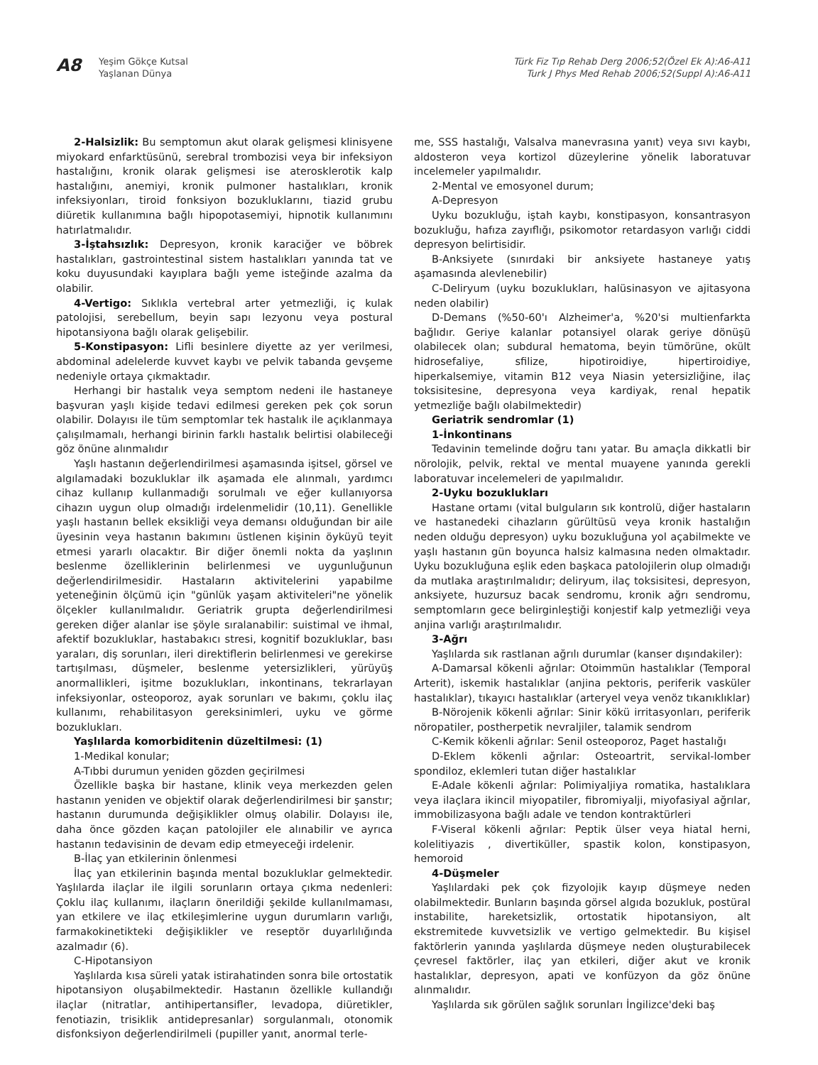A8
Yeşim Gökçe Kutsal
Yaşlanan Dünya
Türk Fiz Tıp Rehab Derg 2006;52(Özel Ek A):A6-A11
Turk J Phys Med Rehab 2006;52(Suppl A):A6-A11
2-Halsizlik: Bu semptomun akut olarak gelişmesi klinisyene miyokard enfarktüsünü, serebral trombozisi veya bir infeksiyon hastalığını, kronik olarak gelişmesi ise aterosklerotik kalp hastalığını, anemiyi, kronik pulmoner hastalıkları, kronik infeksiyonları, tiroid fonksiyon bozukluklarını, tiazid grubu diüretik kullanımına bağlı hipopotasemiyi, hipnotik kullanımını hatırlatmalıdır.
3-İştahsızlık: Depresyon, kronik karaciğer ve böbrek hastalıkları, gastrointestinal sistem hastalıkları yanında tat ve koku duyusundaki kayıplara bağlı yeme isteğinde azalma da olabilir.
4-Vertigo: Sıklıkla vertebral arter yetmezliği, iç kulak patolojisi, serebellum, beyin sapı lezyonu veya postural hipotansiyona bağlı olarak gelişebilir.
5-Konstipasyon: Lifli besinlere diyette az yer verilmesi, abdominal adelelerde kuvvet kaybı ve pelvik tabanda gevşeme nedeniyle ortaya çıkmaktadır.
Herhangi bir hastalık veya semptom nedeni ile hastaneye başvuran yaşlı kişide tedavi edilmesi gereken pek çok sorun olabilir. Dolayısı ile tüm semptomlar tek hastalık ile açıklanmaya çalışılmamalı, herhangi birinin farklı hastalık belirtisi olabileceği göz önüne alınmalıdır
Yaşlı hastanın değerlendirilmesi aşamasında işitsel, görsel ve algılamadaki bozukluklar ilk aşamada ele alınmalı, yardımcı cihaz kullanıp kullanmadığı sorulmalı ve eğer kullanıyorsa cihazın uygun olup olmadığı irdelenmelidir (10,11). Genellikle yaşlı hastanın bellek eksikliği veya demansı olduğundan bir aile üyesinin veya hastanın bakımını üstlenen kişinin öyküyü teyit etmesi yararlı olacaktır. Bir diğer önemli nokta da yaşlının beslenme özelliklerinin belirlenmesi ve uygunluğunun değerlendirilmesidir. Hastaların aktivitelerini yapabilme yeteneğinin ölçümü için "günlük yaşam aktiviteleri"ne yönelik ölçekler kullanılmalıdır. Geriatrik grupta değerlendirilmesi gereken diğer alanlar ise şöyle sıralanabilir: suistimal ve ihmal, afektif bozukluklar, hastabakıcı stresi, kognitif bozukluklar, bası yaraları, diş sorunları, ileri direktiflerin belirlenmesi ve gerekirse tartışılması, düşmeler, beslenme yetersizlikleri, yürüyüş anormallikleri, işitme bozuklukları, inkontinans, tekrarlayan infeksiyonlar, osteoporoz, ayak sorunları ve bakımı, çoklu ilaç kullanımı, rehabilitasyon gereksinimleri, uyku ve görme bozuklukları.
Yaşlılarda komorbiditenin düzeltilmesi: (1)
1-Medikal konular;
A-Tıbbi durumun yeniden gözden geçirilmesi
Özellikle başka bir hastane, klinik veya merkezden gelen hastanın yeniden ve objektif olarak değerlendirilmesi bir şanstır; hastanın durumunda değişiklikler olmuş olabilir. Dolayısı ile, daha önce gözden kaçan patolojiler ele alınabilir ve ayrıca hastanın tedavisinin de devam edip etmeyeceği irdelenir.
B-İlaç yan etkilerinin önlenmesi
İlaç yan etkilerinin başında mental bozukluklar gelmektedir. Yaşlılarda ilaçlar ile ilgili sorunların ortaya çıkma nedenleri: Çoklu ilaç kullanımı, ilaçların önerildiği şekilde kullanılmaması, yan etkilere ve ilaç etkileşimlerine uygun durumların varlığı, farmakokinetikteki değişiklikler ve reseptör duyarlılığında azalmadır (6).
C-Hipotansiyon
Yaşlılarda kısa süreli yatak istirahatinden sonra bile ortostatik hipotansiyon oluşabilmektedir. Hastanın özellikle kullandığı ilaçlar (nitratlar, antihipertansifler, levadopa, diüretikler, fenotiazin, trisiklik antidepresanlar) sorgulanmalı, otonomik disfonksiyon değerlendirilmeli (pupiller yanıt, anormal terle-
me, SSS hastalığı, Valsalva manevrasına yanıt) veya sıvı kaybı, aldosteron veya kortizol düzeylerine yönelik laboratuvar incelemeler yapılmalıdır.
2-Mental ve emosyonel durum;
A-Depresyon
Uyku bozukluğu, iştah kaybı, konstipasyon, konsantrasyon bozukluğu, hafıza zayıflığı, psikomotor retardasyon varlığı ciddi depresyon belirtisidir.
B-Anksiyete (sınırdaki bir anksiyete hastaneye yatış aşamasında alevlenebilir)
C-Deliryum (uyku bozuklukları, halüsinasyon ve ajitasyona neden olabilir)
D-Demans (%50-60'ı Alzheimer'a, %20'si multienfarkta bağlıdır. Geriye kalanlar potansiyel olarak geriye dönüşü olabilecek olan; subdural hematoma, beyin tümörüne, okült hidrosefaliye, sfilize, hipotiroidiye, hipertiroidiye, hiperkalsemiye, vitamin B12 veya Niasin yetersizliğine, ilaç toksisitesine, depresyona veya kardiyak, renal hepatik yetmezliğe bağlı olabilmektedir)
Geriatrik sendromlar (1)
1-İnkontinans
Tedavinin temelinde doğru tanı yatar. Bu amaçla dikkatli bir nörolojik, pelvik, rektal ve mental muayene yanında gerekli laboratuvar incelemeleri de yapılmalıdır.
2-Uyku bozuklukları
Hastane ortamı (vital bulguların sık kontrolü, diğer hastaların ve hastanedeki cihazların gürültüsü veya kronik hastalığın neden olduğu depresyon) uyku bozukluğuna yol açabilmekte ve yaşlı hastanın gün boyunca halsiz kalmasına neden olmaktadır. Uyku bozukluğuna eşlik eden başkaca patolojilerin olup olmadığı da mutlaka araştırılmalıdır; deliryum, ilaç toksisitesi, depresyon, anksiyete, huzursuz bacak sendromu, kronik ağrı sendromu, semptomların gece belirginleştiği konjestif kalp yetmezliği veya anjina varlığı araştırılmalıdır.
3-Ağrı
Yaşlılarda sık rastlanan ağrılı durumlar (kanser dışındakiler):
A-Damarsal kökenli ağrılar: Otoimmün hastalıklar (Temporal Arterit), iskemik hastalıklar (anjina pektoris, periferik vasküler hastalıklar), tıkayıcı hastalıklar (arteryel veya venöz tıkanıklıklar)
B-Nörojenik kökenli ağrılar: Sinir kökü irritasyonları, periferik nöropatiler, postherpetik nevraljiler, talamik sendrom
C-Kemik kökenli ağrılar: Senil osteoporoz, Paget hastalığı
D-Eklem kökenli ağrılar: Osteoartrit, servikal-lomber spondiloz, eklemleri tutan diğer hastalıklar
E-Adale kökenli ağrılar: Polimiyaljiya romatika, hastalıklara veya ilaçlara ikincil miyopatiler, fibromiyalji, miyofasiyal ağrılar, immobilizasyona bağlı adale ve tendon kontraktürleri
F-Viseral kökenli ağrılar: Peptik ülser veya hiatal herni, kolelitiyazis , divertiküller, spastik kolon, konstipasyon, hemoroid
4-Düşmeler
Yaşlılardaki pek çok fizyolojik kayıp düşmeye neden olabilmektedir. Bunların başında görsel algıda bozukluk, postüral instabilite, hareketsizlik, ortostatik hipotansiyon, alt ekstremitede kuvvetsizlik ve vertigo gelmektedir. Bu kişisel faktörlerin yanında yaşlılarda düşmeye neden oluşturabilecek çevresel faktörler, ilaç yan etkileri, diğer akut ve kronik hastalıklar, depresyon, apati ve konfüzyon da göz önüne alınmalıdır.
Yaşlılarda sık görülen sağlık sorunları İngilizce'deki baş